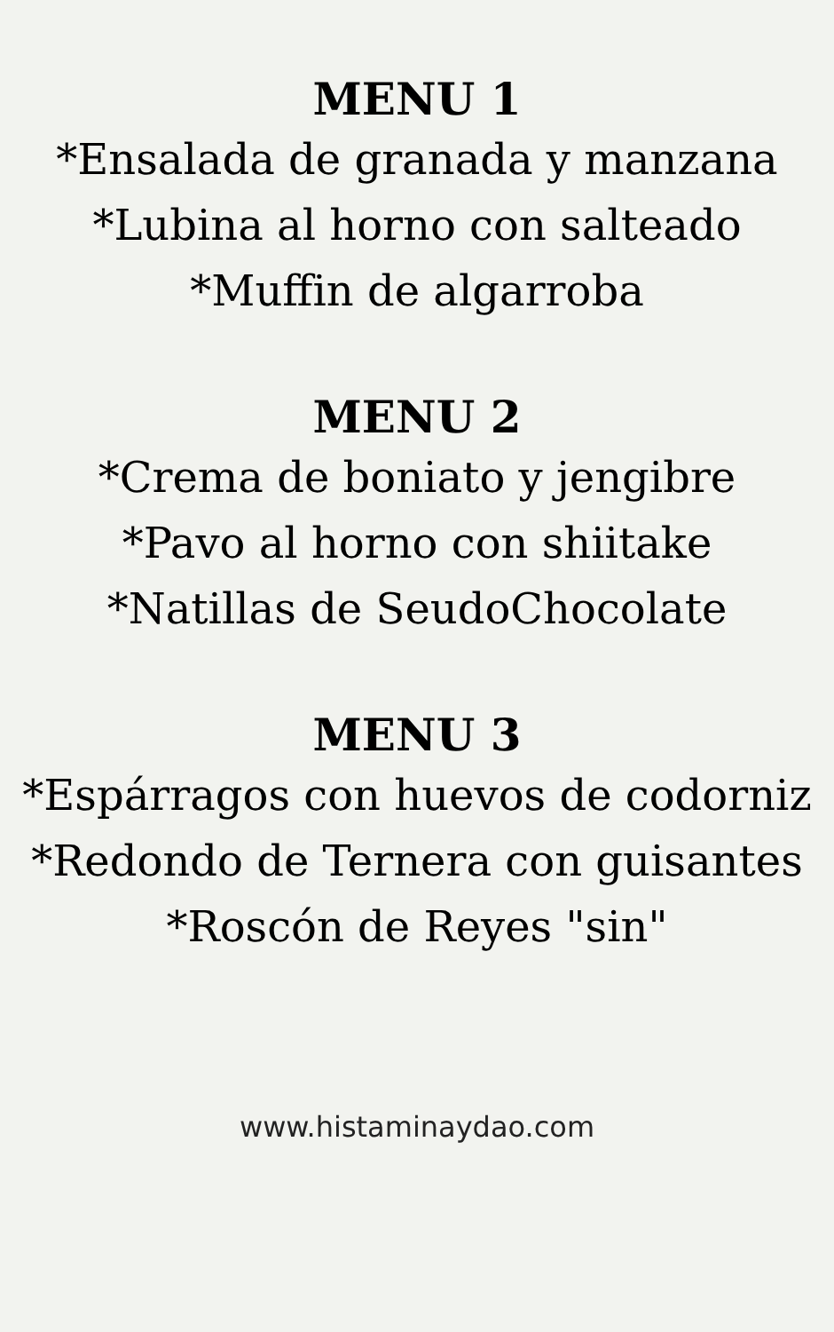MENU 1
*Ensalada de granada y manzana
*Lubina al horno con salteado
*Muffin de algarroba
MENU 2
*Crema de boniato y jengibre
*Pavo al horno con shiitake
*Natillas de SeudoChocolate
MENU 3
*Espárragos con huevos de codorniz
*Redondo de Ternera con guisantes
*Roscón de Reyes "sin"
www.histaminaydao.com